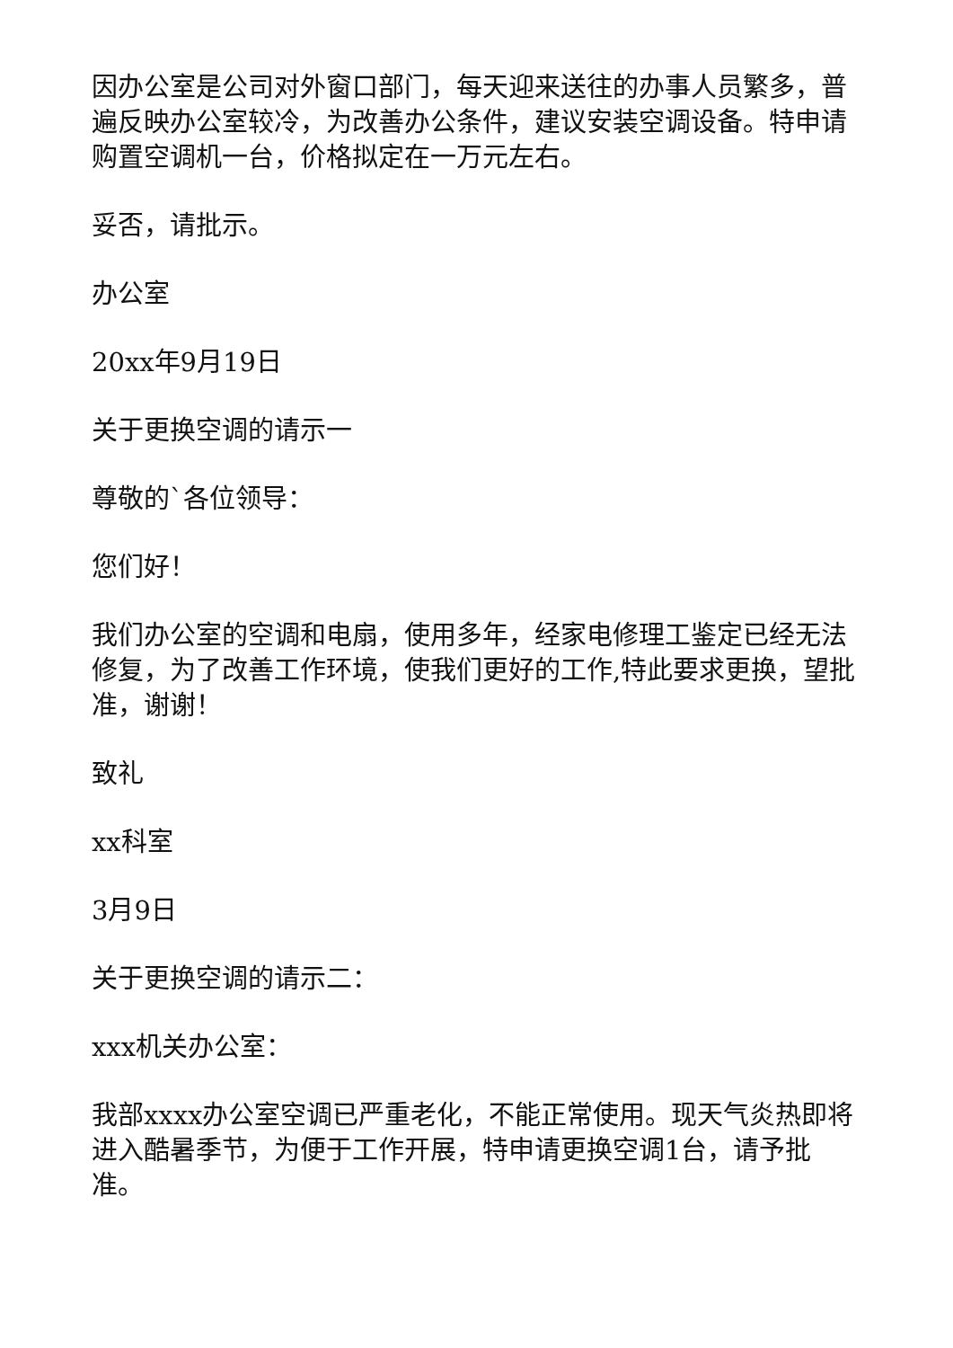因办公室是公司对外窗口部门，每天迎来送往的办事人员繁多，普遍反映办公室较冷，为改善办公条件，建议安装空调设备。特申请购置空调机一台，价格拟定在一万元左右。
妥否，请批示。
办公室
20xx年9月19日
关于更换空调的请示一
尊敬的`各位领导：
您们好！
我们办公室的空调和电扇，使用多年，经家电修理工鉴定已经无法修复，为了改善工作环境，使我们更好的工作,特此要求更换，望批准，谢谢！
致礼
xx科室
3月9日
关于更换空调的请示二：
xxx机关办公室：
我部xxxx办公室空调已严重老化，不能正常使用。现天气炎热即将进入酷暑季节，为便于工作开展，特申请更换空调1台，请予批准。